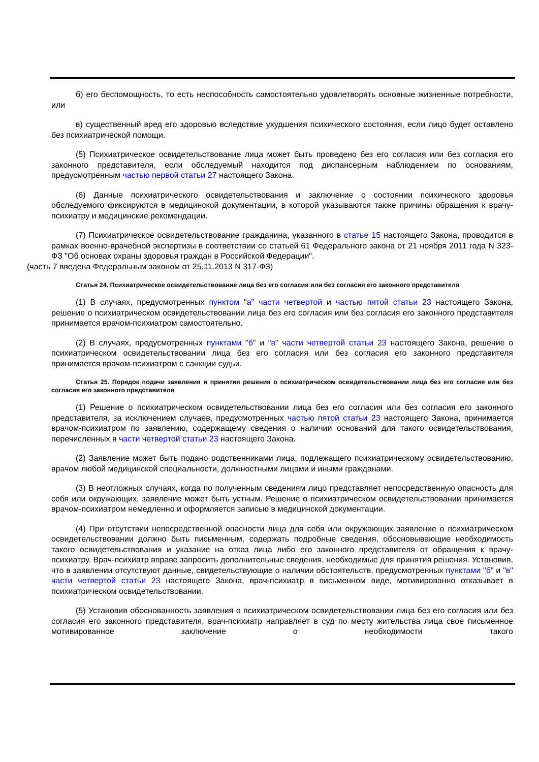б) его беспомощность, то есть неспособность самостоятельно удовлетворять основные жизненные потребности, или
в) существенный вред его здоровью вследствие ухудшения психического состояния, если лицо будет оставлено без психиатрической помощи.
(5) Психиатрическое освидетельствование лица может быть проведено без его согласия или без согласия его законного представителя, если обследуемый находится под диспансерным наблюдением по основаниям, предусмотренным частью первой статьи 27 настоящего Закона.
(6) Данные психиатрического освидетельствования и заключение о состоянии психического здоровья обследуемого фиксируются в медицинской документации, в которой указываются также причины обращения к врачу-психиатру и медицинские рекомендации.
(7) Психиатрическое освидетельствование гражданина, указанного в статье 15 настоящего Закона, проводится в рамках военно-врачебной экспертизы в соответствии со статьей 61 Федерального закона от 21 ноября 2011 года N 323-ФЗ "Об основах охраны здоровья граждан в Российской Федерации".
(часть 7 введена Федеральным законом от 25.11.2013 N 317-ФЗ)
Статья 24. Психиатрическое освидетельствование лица без его согласия или без согласия его законного представителя
(1) В случаях, предусмотренных пунктом "а" части четвертой и частью пятой статьи 23 настоящего Закона, решение о психиатрическом освидетельствовании лица без его согласия или без согласия его законного представителя принимается врачом-психиатром самостоятельно.
(2) В случаях, предусмотренных пунктами "б" и "в" части четвертой статьи 23 настоящего Закона, решение о психиатрическом освидетельствовании лица без его согласия или без согласия его законного представителя принимается врачом-психиатром с санкции судьи.
Статья 25. Порядок подачи заявления и принятия решения о психиатрическом освидетельствовании лица без его согласия или без согласия его законного представителя
(1) Решение о психиатрическом освидетельствовании лица без его согласия или без согласия его законного представителя, за исключением случаев, предусмотренных частью пятой статьи 23 настоящего Закона, принимается врачом-психиатром по заявлению, содержащему сведения о наличии оснований для такого освидетельствования, перечисленных в части четвертой статьи 23 настоящего Закона.
(2) Заявление может быть подано родственниками лица, подлежащего психиатрическому освидетельствованию, врачом любой медицинской специальности, должностными лицами и иными гражданами.
(3) В неотложных случаях, когда по полученным сведениям лицо представляет непосредственную опасность для себя или окружающих, заявление может быть устным. Решение о психиатрическом освидетельствовании принимается врачом-психиатром немедленно и оформляется записью в медицинской документации.
(4) При отсутствии непосредственной опасности лица для себя или окружающих заявление о психиатрическом освидетельствовании должно быть письменным, содержать подробные сведения, обосновывающие необходимость такого освидетельствования и указание на отказ лица либо его законного представителя от обращения к врачу-психиатру. Врач-психиатр вправе запросить дополнительные сведения, необходимые для принятия решения. Установив, что в заявлении отсутствуют данные, свидетельствующие о наличии обстоятельств, предусмотренных пунктами "б" и "в" части четвертой статьи 23 настоящего Закона, врач-психиатр в письменном виде, мотивированно отказывает в психиатрическом освидетельствовании.
(5) Установив обоснованность заявления о психиатрическом освидетельствовании лица без его согласия или без согласия его законного представителя, врач-психиатр направляет в суд по месту жительства лица свое письменное мотивированное заключение о необходимости такого